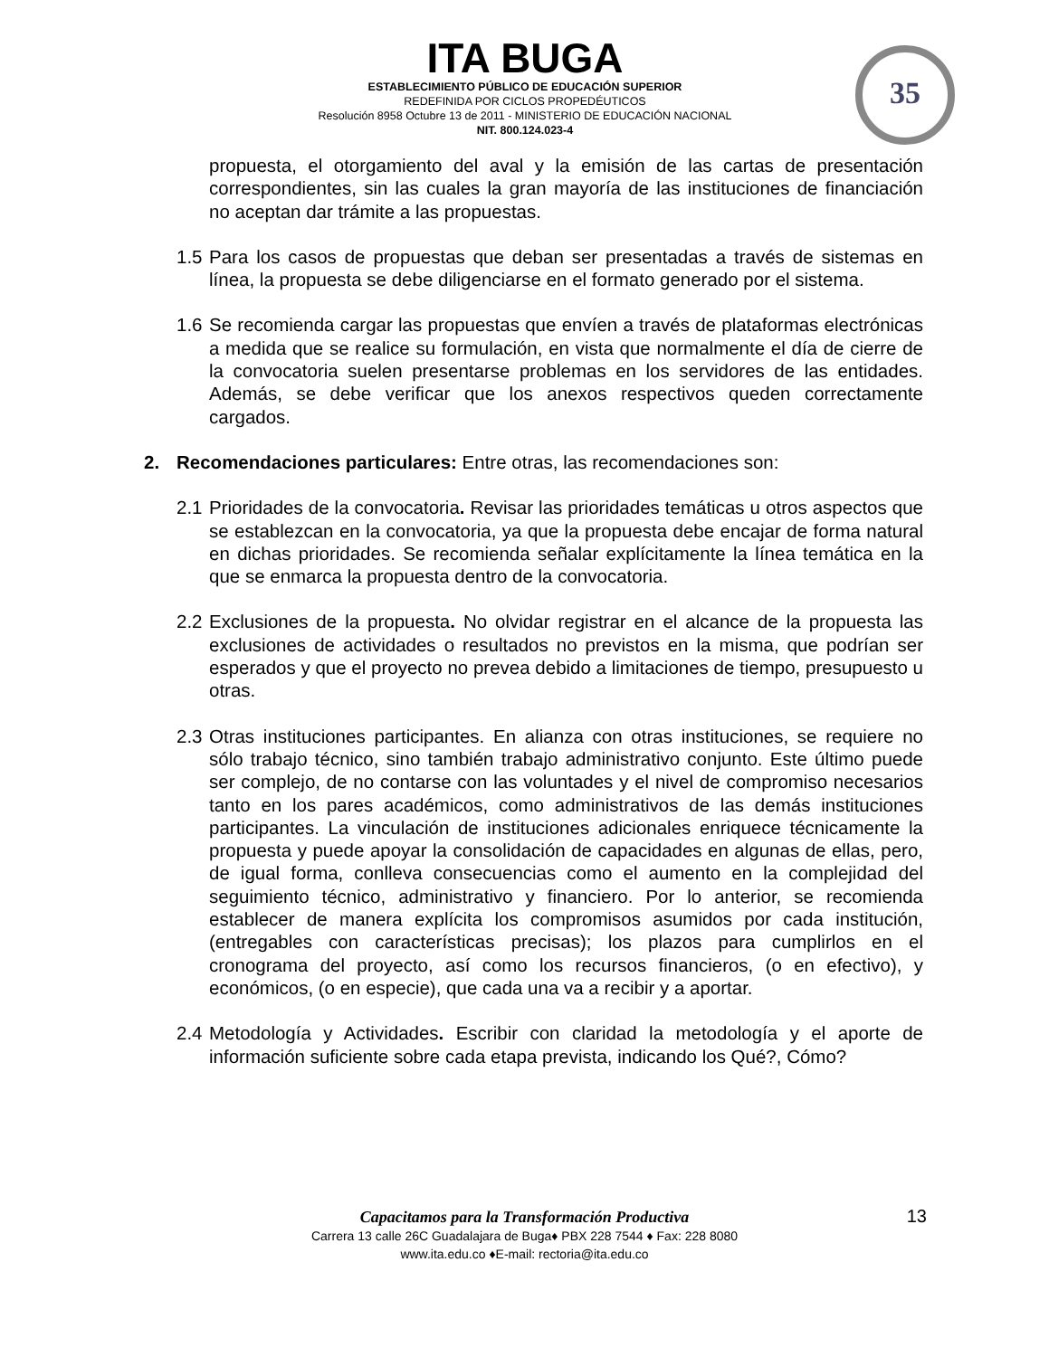ITA BUGA
ESTABLECIMIENTO PÚBLICO DE EDUCACIÓN SUPERIOR
REDEFINIDA POR CICLOS PROPEDÉUTICOS
Resolución 8958 Octubre 13 de 2011 - MINISTERIO DE EDUCACIÓN NACIONAL
NIT. 800.124.023-4
35
propuesta, el otorgamiento del aval y la emisión de las cartas de presentación correspondientes, sin las cuales la gran mayoría de las instituciones de financiación no aceptan dar trámite a las propuestas.
1.5 Para los casos de propuestas que deban ser presentadas a través de sistemas en línea, la propuesta se debe diligenciarse en el formato generado por el sistema.
1.6 Se recomienda cargar las propuestas que envíen a través de plataformas electrónicas a medida que se realice su formulación, en vista que normalmente el día de cierre de la convocatoria suelen presentarse problemas en los servidores de las entidades. Además, se debe verificar que los anexos respectivos queden correctamente cargados.
2. Recomendaciones particulares: Entre otras, las recomendaciones son:
2.1 Prioridades de la convocatoria. Revisar las prioridades temáticas u otros aspectos que se establezcan en la convocatoria, ya que la propuesta debe encajar de forma natural en dichas prioridades. Se recomienda señalar explícitamente la línea temática en la que se enmarca la propuesta dentro de la convocatoria.
2.2 Exclusiones de la propuesta. No olvidar registrar en el alcance de la propuesta las exclusiones de actividades o resultados no previstos en la misma, que podrían ser esperados y que el proyecto no prevea debido a limitaciones de tiempo, presupuesto u otras.
2.3 Otras instituciones participantes. En alianza con otras instituciones, se requiere no sólo trabajo técnico, sino también trabajo administrativo conjunto. Este último puede ser complejo, de no contarse con las voluntades y el nivel de compromiso necesarios tanto en los pares académicos, como administrativos de las demás instituciones participantes. La vinculación de instituciones adicionales enriquece técnicamente la propuesta y puede apoyar la consolidación de capacidades en algunas de ellas, pero, de igual forma, conlleva consecuencias como el aumento en la complejidad del seguimiento técnico, administrativo y financiero. Por lo anterior, se recomienda establecer de manera explícita los compromisos asumidos por cada institución, (entregables con características precisas); los plazos para cumplirlos en el cronograma del proyecto, así como los recursos financieros, (o en efectivo), y económicos, (o en especie), que cada una va a recibir y a aportar.
2.4 Metodología y Actividades. Escribir con claridad la metodología y el aporte de información suficiente sobre cada etapa prevista, indicando los Qué?, Cómo?
Capacitamos para la Transformación Productiva
Carrera 13 calle 26C Guadalajara de Buga♦ PBX 228 7544 ♦ Fax: 228 8080
www.ita.edu.co ♦E-mail: rectoria@ita.edu.co
13